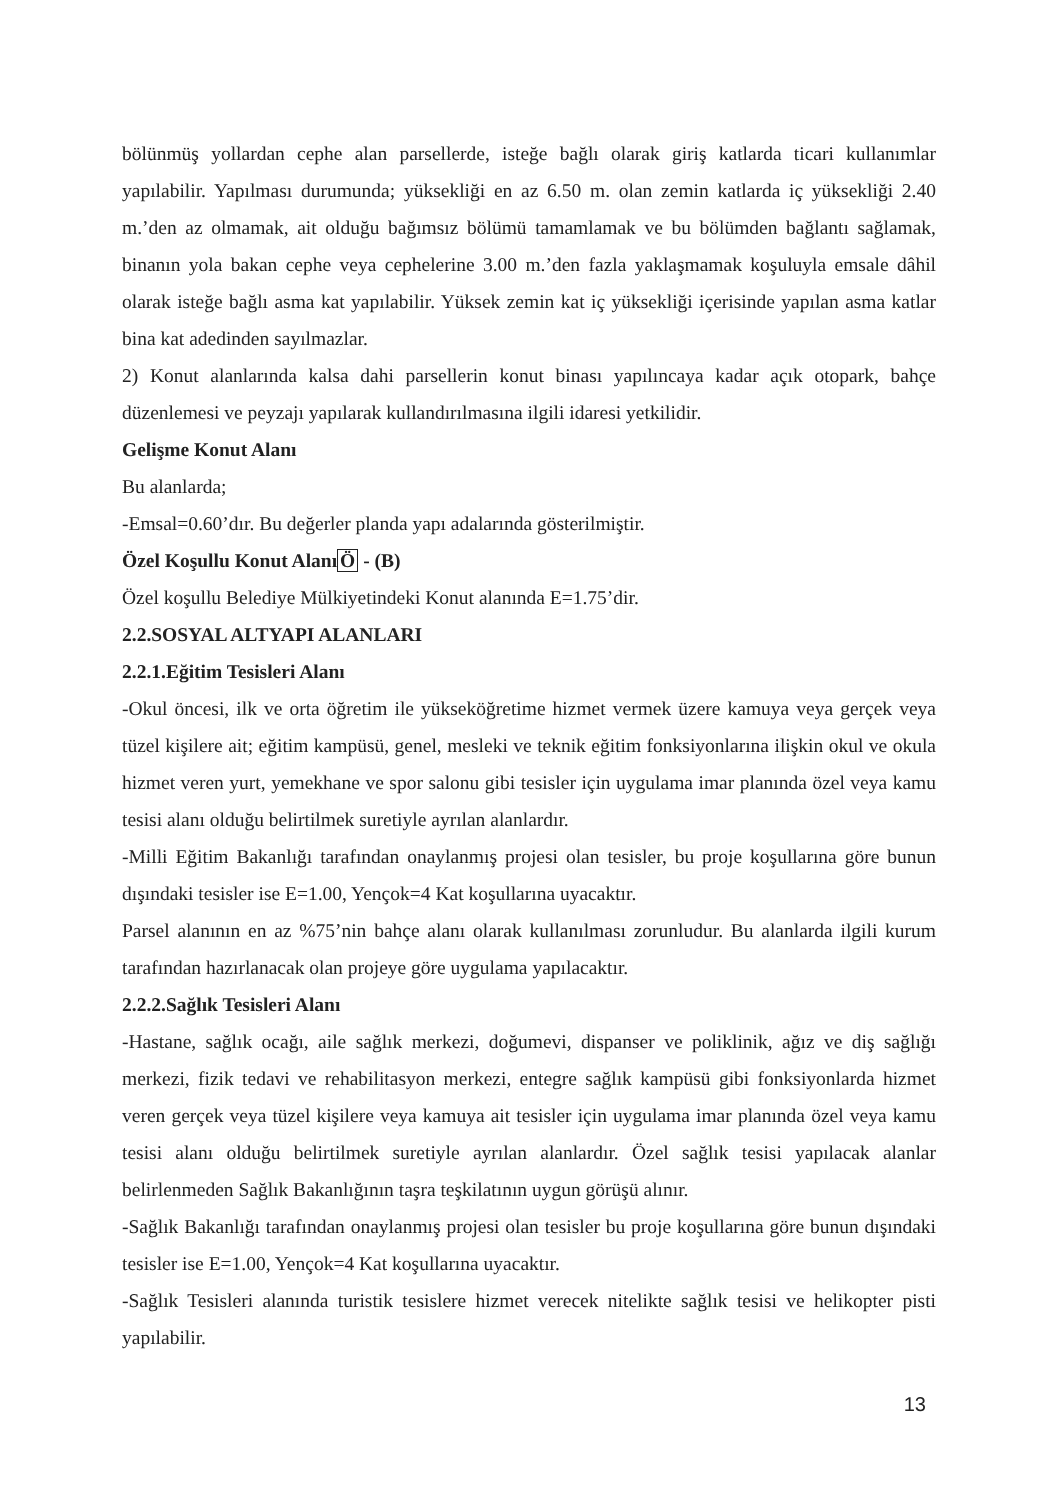bölünmüş yollardan cephe alan parsellerde, isteğe bağlı olarak giriş katlarda ticari kullanımlar yapılabilir. Yapılması durumunda; yüksekliği en az 6.50 m. olan zemin katlarda iç yüksekliği 2.40 m.’den az olmamak, ait olduğu bağımsız bölümü tamamlamak ve bu bölümden bağlantı sağlamak, binanın yola bakan cephe veya cephelerine 3.00 m.’den fazla yaklaşmamak koşuluyla emsale dâhil olarak isteğe bağlı asma kat yapılabilir. Yüksek zemin kat iç yüksekliği içerisinde yapılan asma katlar bina kat adedinden sayılmazlar.
2) Konut alanlarında kalsa dahi parsellerin konut binası yapılıncaya kadar açık otopark, bahçe düzenlemesi ve peyzajı yapılarak kullandırılmasına ilgili idaresi yetkilidir.
Gelişme Konut Alanı
Bu alanlarda;
-Emsal=0.60’dır. Bu değerler planda yapı adalarında gösterilmiştir.
Özel Koşullu Konut AlanıÖ - (B)
Özel koşullu Belediye Mülkiyetindeki Konut alanında E=1.75’dir.
2.2.SOSYAL ALTYAPI ALANLARI
2.2.1.Eğitim Tesisleri Alanı
-Okul öncesi, ilk ve orta öğretim ile yükseköğretime hizmet vermek üzere kamuya veya gerçek veya tüzel kişilere ait; eğitim kampüsü, genel, mesleki ve teknik eğitim fonksiyonlarına ilişkin okul ve okula hizmet veren yurt, yemekhane ve spor salonu gibi tesisler için uygulama imar planında özel veya kamu tesisi alanı olduğu belirtilmek suretiyle ayrılan alanlardır.
-Milli Eğitim Bakanlığı tarafından onaylanmış projesi olan tesisler, bu proje koşullarına göre bunun dışındaki tesisler ise E=1.00, Yençok=4 Kat koşullarına uyacaktır.
Parsel alanının en az %75’nin bahçe alanı olarak kullanılması zorunludur. Bu alanlarda ilgili kurum tarafından hazırlanacak olan projeye göre uygulama yapılacaktır.
2.2.2.Sağlık Tesisleri Alanı
-Hastane, sağlık ocağı, aile sağlık merkezi, doğumevi, dispanser ve poliklinik, ağız ve diş sağlığı merkezi, fizik tedavi ve rehabilitasyon merkezi, entegre sağlık kampüsü gibi fonksiyonlarda hizmet veren gerçek veya tüzel kişilere veya kamuya ait tesisler için uygulama imar planında özel veya kamu tesisi alanı olduğu belirtilmek suretiyle ayrılan alanlardır. Özel sağlık tesisi yapılacak alanlar belirlenmeden Sağlık Bakanlığının taşra teşkilatının uygun görüşü alınır.
-Sağlık Bakanlığı tarafından onaylanmış projesi olan tesisler bu proje koşullarına göre bunun dışındaki tesisler ise E=1.00, Yençok=4 Kat koşullarına uyacaktır.
-Sağlık Tesisleri alanında turistik tesislere hizmet verecek nitelikte sağlık tesisi ve helikopter pisti yapılabilir.
13